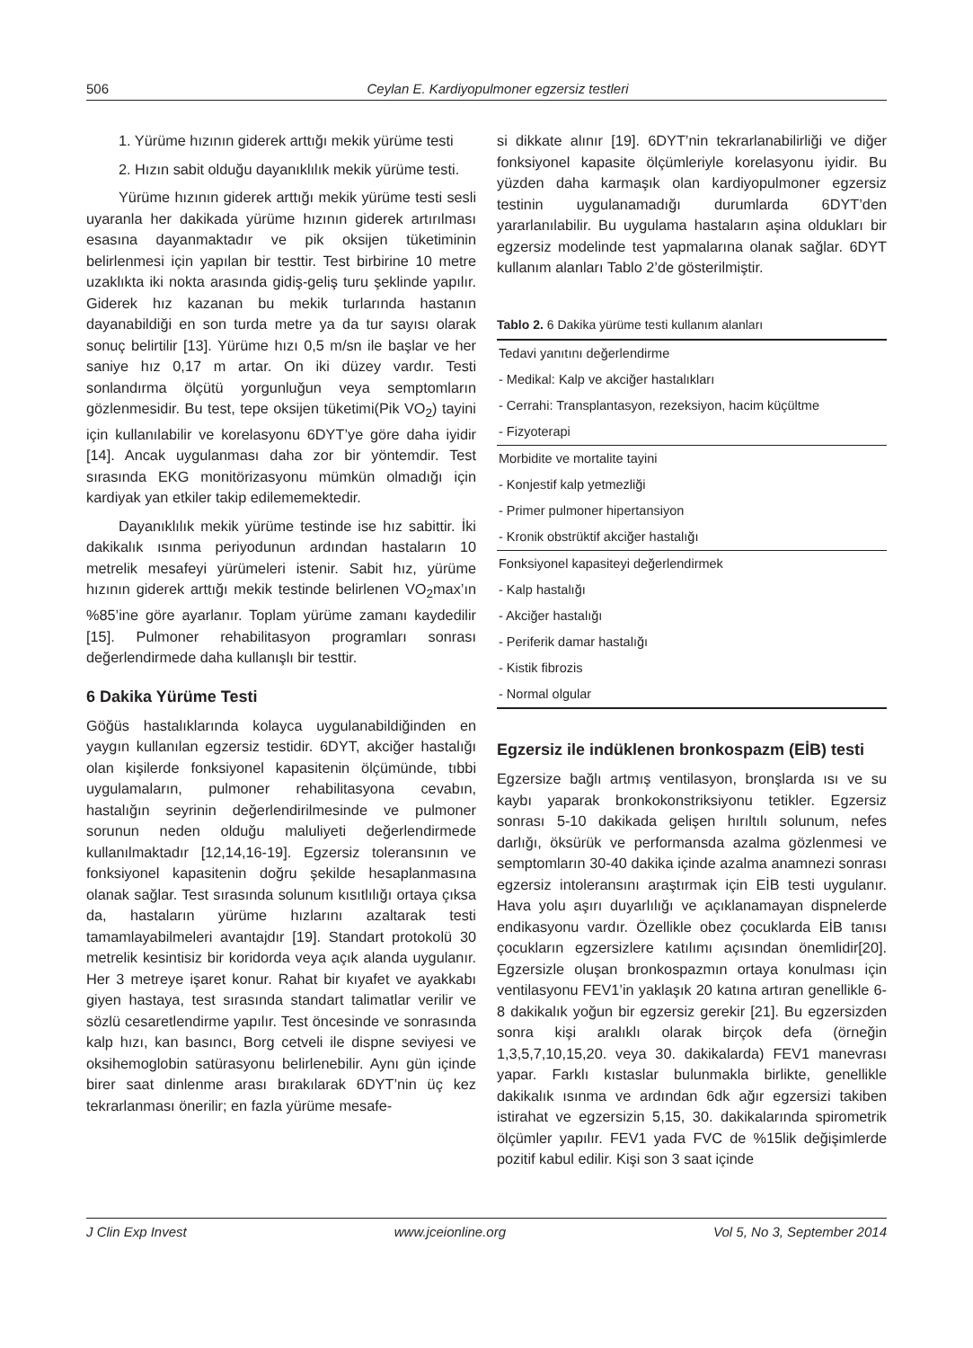506 Ceylan E. Kardiyopulmoner egzersiz testleri
1. Yürüme hızının giderek arttığı mekik yürüme testi
2. Hızın sabit olduğu dayanıklılık mekik yürüme testi.
Yürüme hızının giderek arttığı mekik yürüme testi sesli uyaranla her dakikada yürüme hızının giderek artırılması esasına dayanmaktadır ve pik oksijen tüketiminin belirlenmesi için yapılan bir testtir. Test birbirine 10 metre uzaklıkta iki nokta arasında gidiş-geliş turu şeklinde yapılır. Giderek hız kazanan bu mekik turlarında hastanın dayanabildiği en son turda metre ya da tur sayısı olarak sonuç belirtilir [13]. Yürüme hızı 0,5 m/sn ile başlar ve her saniye hız 0,17 m artar. On iki düzey vardır. Testi sonlandırma ölçütü yorgunluğun veya semptomların gözlenmesidir. Bu test, tepe oksijen tüketimi(Pik VO<sub>2</sub>) tayini için kullanılabilir ve korelasyonu 6DYT’ye göre daha iyidir [14]. Ancak uygulanması daha zor bir yöntemdir. Test sırasında EKG monitörizasyonu mümkün olmadığı için kardiyak yan etkiler takip edilememektedir.
Dayanıklılık mekik yürüme testinde ise hız sabittir. İki dakikalık ısınma periyodunun ardından hastaların 10 metrelik mesafeyi yürümeleri istenir. Sabit hız, yürüme hızının giderek arttığı mekik testinde belirlenen VO<sub>2</sub>max’ın %85’ine göre ayarlanır. Toplam yürüme zamanı kaydedilir [15]. Pulmoner rehabilitasyon programları sonrası değerlendirmede daha kullanışlı bir testtir.
6 Dakika Yürüme Testi
Göğüs hastalıklarında kolayca uygulanabildiğinden en yaygın kullanılan egzersiz testidir. 6DYT, akciğer hastalığı olan kişilerde fonksiyonel kapasitenin ölçümünde, tıbbi uygulamaların, pulmoner rehabilitasyona cevabın, hastalığın seyrinin değerlendirilmesinde ve pulmoner sorunun neden olduğu maluliyeti değerlendirmede kullanılmaktadır [12,14,16-19]. Egzersiz toleransının ve fonksiyonel kapasitenin doğru şekilde hesaplanmasına olanak sağlar. Test sırasında solunum kısıtlılığı ortaya çıksa da, hastaların yürüme hızlarını azaltarak testi tamamlayabilmeleri avantajdır [19]. Standart protokolü 30 metrelik kesintisiz bir koridorda veya açık alanda uygulanır. Her 3 metreye işaret konur. Rahat bir kıyafet ve ayakkabı giyen hastaya, test sırasında standart talimatlar verilir ve sözlü cesaretlendirme yapılır. Test öncesinde ve sonrasında kalp hızı, kan basıncı, Borg cetveli ile dispne seviyesi ve oksihemoglobin satürasyonu belirlenebilir. Aynı gün içinde birer saat dinlenme arası bırakılarak 6DYT’nin üç kez tekrarlanması önerilir; en fazla yürüme mesafe-
si dikkate alınır [19]. 6DYT’nin tekrarlanabilirliği ve diğer fonksiyonel kapasite ölçümleriyle korelasyonu iyidir. Bu yüzden daha karmaşık olan kardiyopulmoner egzersiz testinin uygulanamadığı durumlarda 6DYT’den yararlanılabilir. Bu uygulama hastaların aşina oldukları bir egzersiz modelinde test yapmalarına olanak sağlar. 6DYT kullanım alanları Tablo 2’de gösterilmiştir.
Tablo 2. 6 Dakika yürüme testi kullanım alanları
| Tedavi yanıtını değerlendirme |
| - Medikal: Kalp ve akciğer hastalıkları |
| - Cerrahi: Transplantasyon, rezeksiyon, hacim küçültme |
| - Fizyoterapi |
| Morbidite ve mortalite tayini |
| - Konjestif kalp yetmezliği |
| - Primer pulmoner hipertansiyon |
| - Kronik obstrüktif akciğer hastalığı |
| Fonksiyonel kapasiteyi değerlendirmek |
| - Kalp hastalığı |
| - Akciğer hastalığı |
| - Periferik damar hastalığı |
| - Kistik fibrozis |
| - Normal olgular |
Egzersiz ile indüklenen bronkospazm (EİB) testi
Egzersize bağlı artmış ventilasyon, bronşlarda ısı ve su kaybı yaparak bronkokonstriksiyonu tetikler. Egzersiz sonrası 5-10 dakikada gelişen hırıltılı solunum, nefes darlığı, öksürük ve performansda azalma gözlenmesi ve semptomların 30-40 dakika içinde azalma anamnezi sonrası egzersiz intoleransını araştırmak için EİB testi uygulanır. Hava yolu aşırı duyarlılığı ve açıklanamayan dispnelerde endikasyonu vardır. Özellikle obez çocuklarda EİB tanısı çocukların egzersizlere katılımı açısından önemlidir[20]. Egzersizle oluşan bronkospazmın ortaya konulması için ventilasyonu FEV1’in yaklaşık 20 katına artıran genellikle 6-8 dakikalık yoğun bir egzersiz gerekir [21]. Bu egzersizden sonra kişi aralıklı olarak birçok defa (örneğin 1,3,5,7,10,15,20. veya 30. dakikalarda) FEV1 manevrası yapar. Farklı kıstaslar bulunmakla birlikte, genellikle dakikalık ısınma ve ardından 6dk ağır egzersizi takiben istirahat ve egzersizin 5,15, 30. dakikalarında spirometrik ölçümler yapılır. FEV1 yada FVC de %15lik değişimlerde pozitif kabul edilir. Kişi son 3 saat içinde
J Clin Exp Invest www.jceionline.org Vol 5, No 3, September 2014